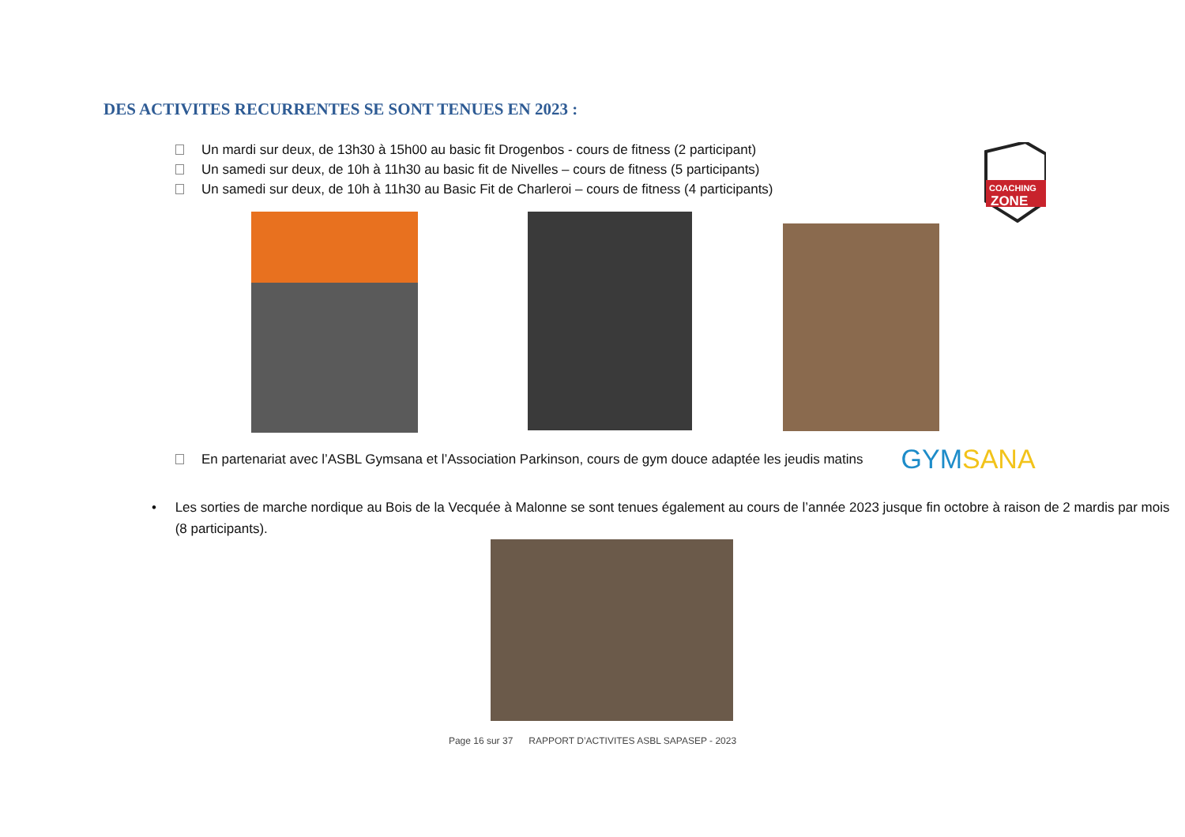DES ACTIVITES RECURRENTES SE SONT TENUES EN 2023 :
Un mardi sur deux, de 13h30 à 15h00 au basic fit Drogenbos - cours de fitness (2 participant)
Un samedi sur deux, de 10h à 11h30 au basic fit de Nivelles – cours de fitness (5 participants)
Un samedi sur deux, de 10h à 11h30 au Basic Fit de Charleroi – cours de fitness (4 participants)
COACHING
ZONE
En partenariat avec l’ASBL Gymsana et l’Association Parkinson, cours de gym douce adaptée les jeudis matins GYMSANA
• Les sorties de marche nordique au Bois de la Vecquée à Malonne se sont tenues également au cours de l’année 2023 jusque fin octobre à raison de 2 mardis par mois (8 participants).
Page 16 sur 37 RAPPORT D’ACTIVITES ASBL SAPASEP - 2023